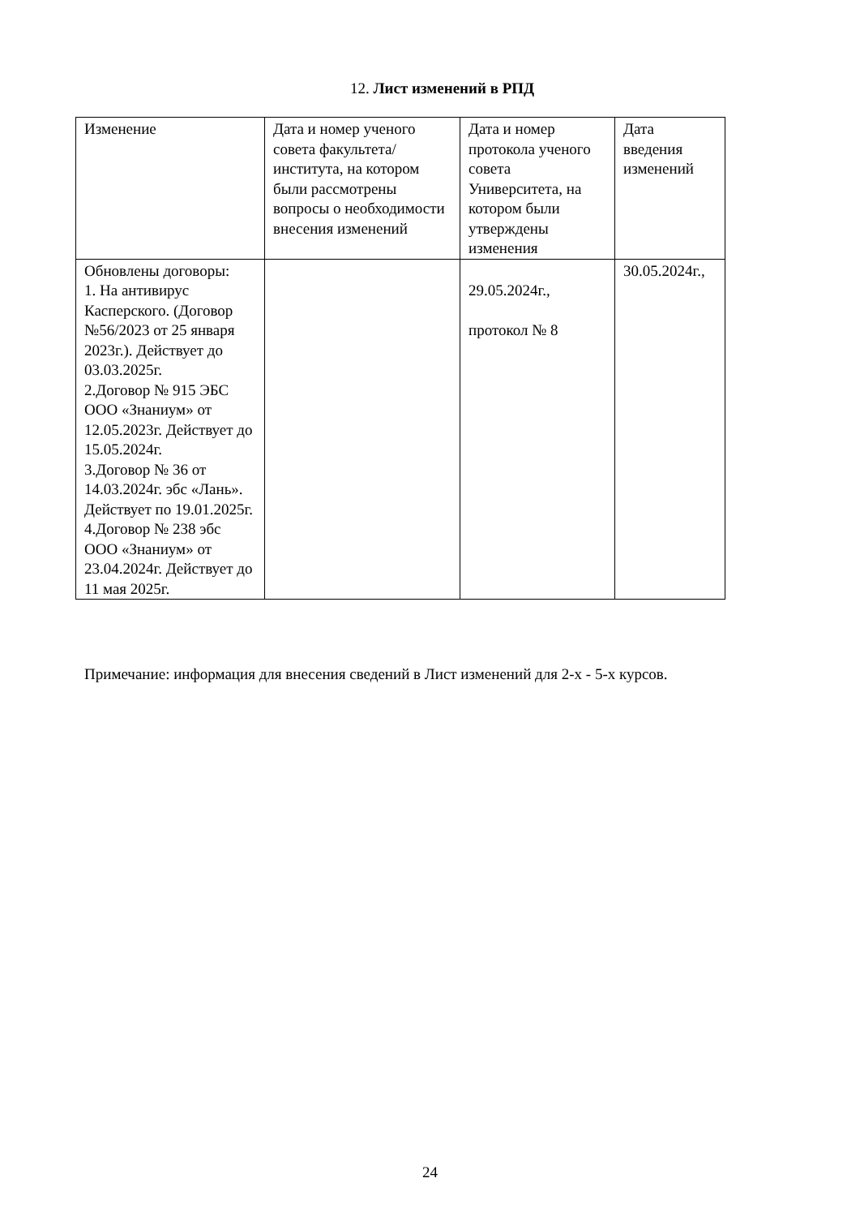12. Лист изменений в РПД
| Изменение | Дата и номер ученого совета факультета/института, на котором были рассмотрены вопросы о необходимости внесения изменений | Дата и номер протокола ученого совета Университета, на котором были утверждены изменения | Дата введения изменений |
| Обновлены договоры: 1. На антивирус Касперского. (Договор №56/2023 от 25 января 2023г.). Действует до 03.03.2025г. 2.Договор № 915 ЭБС ООО «Знаниум» от 12.05.2023г. Действует до 15.05.2024г. 3.Договор № 36 от 14.03.2024г. эбс «Лань». Действует по 19.01.2025г. 4.Договор № 238 эбс ООО «Знаниум» от 23.04.2024г. Действует до 11 мая 2025г. | | 29.05.2024г., протокол № 8 | 30.05.2024г., |
Примечание: информация для внесения сведений в Лист изменений для 2-х - 5-х курсов.
24